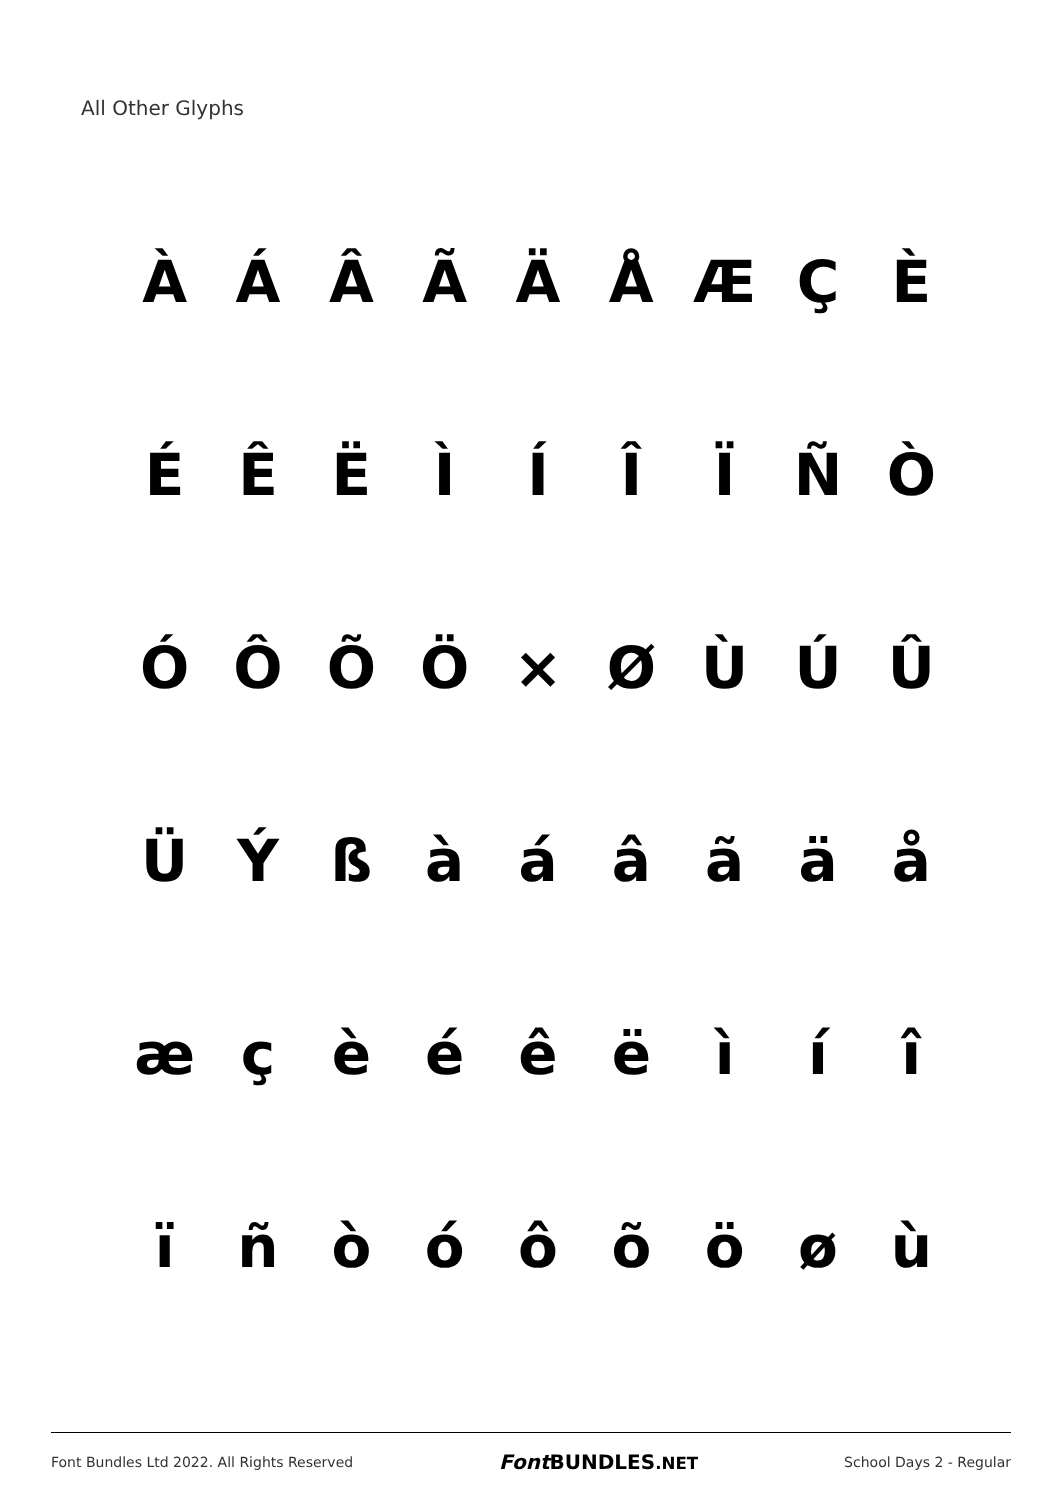All Other Glyphs
À Á Â Ã Ä Å Æ Ç È
É Ê Ë Ì Í Î Ï Ñ Ò
Ó Ô Õ Ö × Ø Ù Ú Û
Ü Ý ß à á â ã ä å
æ ç è é ê ë ì í î
ï ñ ò ó ô õ ö ø ù
Font Bundles Ltd 2022. All Rights Reserved Font BUNDLES.NET School Days 2 - Regular